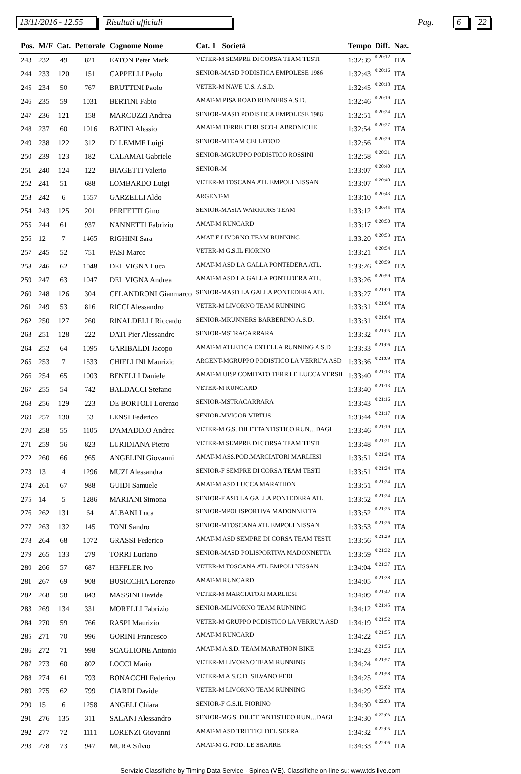13/11/2016 - 12.55 Risultati ufficiali Pag. 6 22
| Pos. | M/F | Cat. | Pettorale | Cognome Nome | Cat. 1 Società | Tempo | Diff. | Naz. |
| --- | --- | --- | --- | --- | --- | --- | --- | --- |
| 243 | 232 | 49 | 821 | EATON Peter Mark | VETER-M SEMPRE DI CORSA TEAM TESTI | 1:32:39 | 0:20:12 | ITA |
| 244 | 233 | 120 | 151 | CAPPELLI Paolo | SENIOR-MASD PODISTICA EMPOLESE 1986 | 1:32:43 | 0:20:16 | ITA |
| 245 | 234 | 50 | 767 | BRUTTINI Paolo | VETER-M NAVE U.S. A.S.D. | 1:32:45 | 0:20:18 | ITA |
| 246 | 235 | 59 | 1031 | BERTINI Fabio | AMAT-M PISA ROAD RUNNERS A.S.D. | 1:32:46 | 0:20:19 | ITA |
| 247 | 236 | 121 | 158 | MARCUZZI Andrea | SENIOR-MASD PODISTICA EMPOLESE 1986 | 1:32:51 | 0:20:24 | ITA |
| 248 | 237 | 60 | 1016 | BATINI Alessio | AMAT-M TERRE ETRUSCO-LABRONICHE | 1:32:54 | 0:20:27 | ITA |
| 249 | 238 | 122 | 312 | DI LEMME Luigi | SENIOR-MTEAM CELLFOOD | 1:32:56 | 0:20:29 | ITA |
| 250 | 239 | 123 | 182 | CALAMAI Gabriele | SENIOR-MGRUPPO PODISTICO ROSSINI | 1:32:58 | 0:20:31 | ITA |
| 251 | 240 | 124 | 122 | BIAGETTI Valerio | SENIOR-M | 1:33:07 | 0:20:40 | ITA |
| 252 | 241 | 51 | 688 | LOMBARDO Luigi | VETER-M TOSCANA ATL.EMPOLI NISSAN | 1:33:07 | 0:20:40 | ITA |
| 253 | 242 | 6 | 1557 | GARZELLI Aldo | ARGENT-M | 1:33:10 | 0:20:43 | ITA |
| 254 | 243 | 125 | 201 | PERFETTI Gino | SENIOR-MASIA WARRIORS TEAM | 1:33:12 | 0:20:45 | ITA |
| 255 | 244 | 61 | 937 | NANNETTI Fabrizio | AMAT-M RUNCARD | 1:33:17 | 0:20:50 | ITA |
| 256 | 12 | 7 | 1465 | RIGHINI Sara | AMAT-F LIVORNO TEAM RUNNING | 1:33:20 | 0:20:53 | ITA |
| 257 | 245 | 52 | 751 | PASI Marco | VETER-M G.S.IL FIORINO | 1:33:21 | 0:20:54 | ITA |
| 258 | 246 | 62 | 1048 | DEL VIGNA Luca | AMAT-M ASD LA GALLA PONTEDERA ATL. | 1:33:26 | 0:20:59 | ITA |
| 259 | 247 | 63 | 1047 | DEL VIGNA Andrea | AMAT-M ASD LA GALLA PONTEDERA ATL. | 1:33:26 | 0:20:59 | ITA |
| 260 | 248 | 126 | 304 | CELANDRONI Gianmarco | SENIOR-MASD LA GALLA PONTEDERA ATL. | 1:33:27 | 0:21:00 | ITA |
| 261 | 249 | 53 | 816 | RICCI Alessandro | VETER-M LIVORNO TEAM RUNNING | 1:33:31 | 0:21:04 | ITA |
| 262 | 250 | 127 | 260 | RINALDELLI Riccardo | SENIOR-MRUNNERS BARBERINO A.S.D. | 1:33:31 | 0:21:04 | ITA |
| 263 | 251 | 128 | 222 | DATI Pier Alessandro | SENIOR-MSTRACARRARA | 1:33:32 | 0:21:05 | ITA |
| 264 | 252 | 64 | 1095 | GARIBALDI Jacopo | AMAT-M ATLETICA ENTELLA RUNNING A.S.D | 1:33:33 | 0:21:06 | ITA |
| 265 | 253 | 7 | 1533 | CHIELLINI Maurizio | ARGENT-MGRUPPO PODISTICO LA VERRU'A ASD | 1:33:36 | 0:21:09 | ITA |
| 266 | 254 | 65 | 1003 | BENELLI Daniele | AMAT-M UISP COMITATO TERR.LE LUCCA VERSIL | 1:33:40 | 0:21:13 | ITA |
| 267 | 255 | 54 | 742 | BALDACCI Stefano | VETER-M RUNCARD | 1:33:40 | 0:21:13 | ITA |
| 268 | 256 | 129 | 223 | DE BORTOLI Lorenzo | SENIOR-MSTRACARRARA | 1:33:43 | 0:21:16 | ITA |
| 269 | 257 | 130 | 53 | LENSI Federico | SENIOR-MVIGOR VIRTUS | 1:33:44 | 0:21:17 | ITA |
| 270 | 258 | 55 | 1105 | D'AMADDIO Andrea | VETER-M G.S. DILETTANTISTICO RUN…DAGI | 1:33:46 | 0:21:19 | ITA |
| 271 | 259 | 56 | 823 | LURIDIANA Pietro | VETER-M SEMPRE DI CORSA TEAM TESTI | 1:33:48 | 0:21:21 | ITA |
| 272 | 260 | 66 | 965 | ANGELINI Giovanni | AMAT-M ASS.POD.MARCIATORI MARLIESI | 1:33:51 | 0:21:24 | ITA |
| 273 | 13 | 4 | 1296 | MUZI Alessandra | SENIOR-F SEMPRE DI CORSA TEAM TESTI | 1:33:51 | 0:21:24 | ITA |
| 274 | 261 | 67 | 988 | GUIDI Samuele | AMAT-M ASD LUCCA MARATHON | 1:33:51 | 0:21:24 | ITA |
| 275 | 14 | 5 | 1286 | MARIANI Simona | SENIOR-F ASD LA GALLA PONTEDERA ATL. | 1:33:52 | 0:21:24 | ITA |
| 276 | 262 | 131 | 64 | ALBANI Luca | SENIOR-MPOLISPORTIVA MADONNETTA | 1:33:52 | 0:21:25 | ITA |
| 277 | 263 | 132 | 145 | TONI Sandro | SENIOR-MTOSCANA ATL.EMPOLI NISSAN | 1:33:53 | 0:21:26 | ITA |
| 278 | 264 | 68 | 1072 | GRASSI Federico | AMAT-M ASD SEMPRE DI CORSA TEAM TESTI | 1:33:56 | 0:21:29 | ITA |
| 279 | 265 | 133 | 279 | TORRI Luciano | SENIOR-MASD POLISPORTIVA MADONNETTA | 1:33:59 | 0:21:32 | ITA |
| 280 | 266 | 57 | 687 | HEFFLER Ivo | VETER-M TOSCANA ATL.EMPOLI NISSAN | 1:34:04 | 0:21:37 | ITA |
| 281 | 267 | 69 | 908 | BUSICCHIA Lorenzo | AMAT-M RUNCARD | 1:34:05 | 0:21:38 | ITA |
| 282 | 268 | 58 | 843 | MASSINI Davide | VETER-M MARCIATORI MARLIESI | 1:34:09 | 0:21:42 | ITA |
| 283 | 269 | 134 | 331 | MORELLI Fabrizio | SENIOR-MLIVORNO TEAM RUNNING | 1:34:12 | 0:21:45 | ITA |
| 284 | 270 | 59 | 766 | RASPI Maurizio | VETER-M GRUPPO PODISTICO LA VERRU'A ASD | 1:34:19 | 0:21:52 | ITA |
| 285 | 271 | 70 | 996 | GORINI Francesco | AMAT-M RUNCARD | 1:34:22 | 0:21:55 | ITA |
| 286 | 272 | 71 | 998 | SCAGLIONE Antonio | AMAT-M A.S.D. TEAM MARATHON BIKE | 1:34:23 | 0:21:56 | ITA |
| 287 | 273 | 60 | 802 | LOCCI Mario | VETER-M LIVORNO TEAM RUNNING | 1:34:24 | 0:21:57 | ITA |
| 288 | 274 | 61 | 793 | BONACCHI Federico | VETER-M A.S.C.D. SILVANO FEDI | 1:34:25 | 0:21:58 | ITA |
| 289 | 275 | 62 | 799 | CIARDI Davide | VETER-M LIVORNO TEAM RUNNING | 1:34:29 | 0:22:02 | ITA |
| 290 | 15 | 6 | 1258 | ANGELI Chiara | SENIOR-F G.S.IL FIORINO | 1:34:30 | 0:22:03 | ITA |
| 291 | 276 | 135 | 311 | SALANI Alessandro | SENIOR-MG.S. DILETTANTISTICO RUN…DAGI | 1:34:30 | 0:22:03 | ITA |
| 292 | 277 | 72 | 1111 | LORENZI Giovanni | AMAT-M ASD TRITTICI DEL SERRA | 1:34:32 | 0:22:05 | ITA |
| 293 | 278 | 73 | 947 | MURA Silvio | AMAT-M G. POD. LE SBARRE | 1:34:33 | 0:22:06 | ITA |
Servizio Classifiche by Timing Data Service - Spinea (VE). Classifiche on-line su: www.tds-live.com